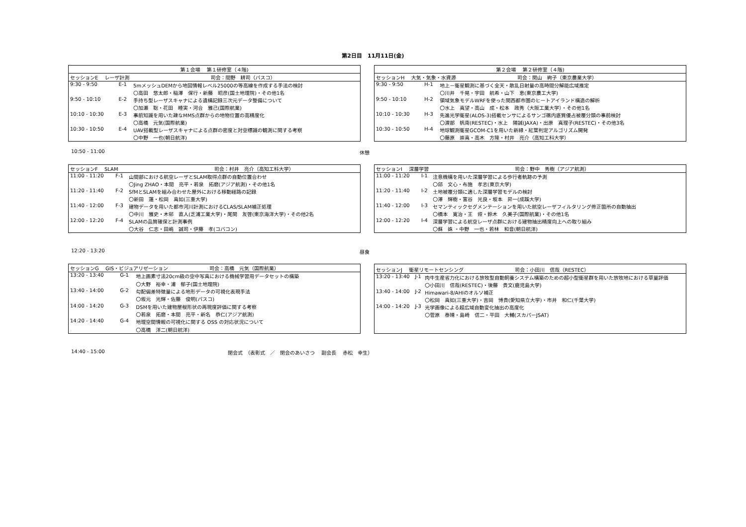第2日目　11月11日(金)
| 第１会場 第１研修室（４階) | | |
| セッションE レーザ計測 司会：間野 耕司（パスコ） | | |
| 9:30 - 9:50 | E-1 | 5mメッシュDEMから地図情報レベル25000の等高線を作成する手法の検討 |
| | | 〇高田 悠太郎・稲澤 保行・新藤 昭彦(国土地理院)・その他1名 |
| 9:50 - 10:10 | E-2 | 手持ち型レーザスキャナによる遺構記録三次元データ整備について |
| | | 〇加瀬 聡・花田 睦実・河合 雅己(国際航業) |
| 10:10 - 10:30 | E-3 | 事前知識を用いた疎なMMS点群からの地物位置の高精度化 |
| | | 〇高橋 元気(国際航業) |
| 10:30 - 10:50 | E-4 | UAV搭載型レーザスキャナによる点群の密度と対空標識の観測に関する考察 |
| | | 〇中野 一也(朝日航洋) |
| 第２会場 第２研修室（４階) | | |
| セッションH 大気・気象・水資源 司会：関山 絢子（東京農業大学） | | |
| 9:30 - 9:50 | H-1 | 地上－衛星観測に基づく全天・散乱日射量の高時間分解能広域推定 |
| | | 〇川井 千晃・宇田 航希・山下 恵(東京農工大学) |
| 9:50 - 10:10 | H-2 | 領域気象モデルWRFを使った関西都市圏のヒートアイランド構造の解析 |
| | | 〇水上 真望・高山 成・松本 政秀（大阪工業大学）・その他1名 |
| 10:10 - 10:30 | H-3 | 先進光学衛星(ALOS-3)搭載センサによるサンゴ礁内底質優占被覆分類の事前検討 |
| | | 〇渡部 帆南(RESTEC)・水上 陽誠(JAXA)・出原 真理子(RESTEC)・その他3名 |
| 10:30 - 10:50 | H-4 | 地球観測衛星GCOM-C1を用いた新緑・紅葉判定アルゴリズム開発 |
| | | 〇藤原 崇真・高木 方隆・村井 亮介（高知工科大学） |
10:50 - 11:00 休憩
| セッションF SLAM 司会：村井 亮介（高知工科大学） | | |
| 11:00 - 11:20 | F-1 | 山間部における航空レーザとSLAM取得点群の自動位置合わせ |
| | | 〇Jing ZHAO・本間 亮平・若泉 拓磨(アジア航測)・その他1名 |
| 11:20 - 11:40 | F-2 | SfMとSLAMを組み合わせた屋外における移動経路の記録 |
| | | 〇新田 蓮・松岡 真如(三重大学) |
| 11:40 - 12:00 | F-3 | 建物データを用いた都市河川計測におけるCLAS/SLAM補正処理 |
| | | 〇中川 雅史・木邨 直人(芝浦工業大学)・尾関 友啓(東京海洋大学)・その他2名 |
| 12:00 - 12:20 | F-4 | SLAMの品質確保と計測事例 |
| | | 〇大谷 仁志・田嶋 誠司・伊藤 孝(コバコン) |
| セッションI 深層学習 司会：野中 秀樹（アジア航測） | | |
| 11:00 - 11:20 | I-1 | 注意機構を用いた深層学習による歩行者軌跡の予測 |
| | | 〇邱 文心・布施 孝志(東京大学) |
| 11:20 - 11:40 | I-2 | 土地被覆分類に適した深層学習モデルの検討 |
| | | 〇澤 輝樹・富谷 光良・坂本 昇一(成蹊大学) |
| 11:40 - 12:00 | I-3 | セマンティックセグメンテーションを用いた航空レーザフィルタリング修正箇所の自動抽出 |
| | | 〇橋本 寛治・王 娅・鈴木 久美子(国際航業)・その他1名 |
| 12:00 - 12:20 | I-4 | 深層学習による航空レーザ点群における建物抽出精度向上への取り組み |
| | | 〇蘇 姝 ・中野 一也・若林 和音(朝日航洋) |
12:20 - 13:20 昼食
| セッションG GIS・ビジュアリゼーション 司会：高橋 元気（国際航業） | | |
| 13:20 - 13:40 | G-1 | 地上画素寸法20cm級の空中写真における機械学習用データセットの構築 |
| | | 〇大野 裕幸・浦 郁子(国土地理院) |
| 13:40 - 14:00 | G-2 | 勾配偏差特徴量による地形データの可視化表現手法 |
| | | 〇坂元 光輝・佐藤 俊明(パスコ) |
| 14:00 - 14:20 | G-3 | DSMを用いた建物屋根形状の再現度評価に関する考察 |
| | | 〇若泉 拓磨・本間 亮平・新名 恭仁(アジア航測) |
| 14:20 - 14:40 | G-4 | 地理空間情報の可視化に関する OSS の対応状況について |
| | | 〇高橋 洋二(朝日航洋) |
| セッションJ 衛星リモートセンシング 司会：小田川 信哉（RESTEC） | | |
| 13:20 - 13:40 | J-1 | 肉牛生産省力化における放牧型自動飼養システム構築のための超小型衛星群を用いた放牧地における草量評価 |
| | | 〇小田川 信哉(RESTEC)・後藤 貴文(鹿児島大学) |
| 13:40 - 14:00 | J-2 | Himawari-8/AHIのオルソ補正 |
| | | 〇松岡 真如(三重大学)・吉岡 博貴(愛知県立大学)・市井 和仁(千葉大学) |
| 14:00 - 14:20 | J-3 | 光学画像による超広域自動変化抽出の高度化 |
| | | 〇菅原 泰晴・島崎 信二・平田 大輔(スカパーJSAT) |
14:40 - 15:00 閉会式　（表彰式　／　閉会のあいさつ　 副会長　 赤松　幸生）